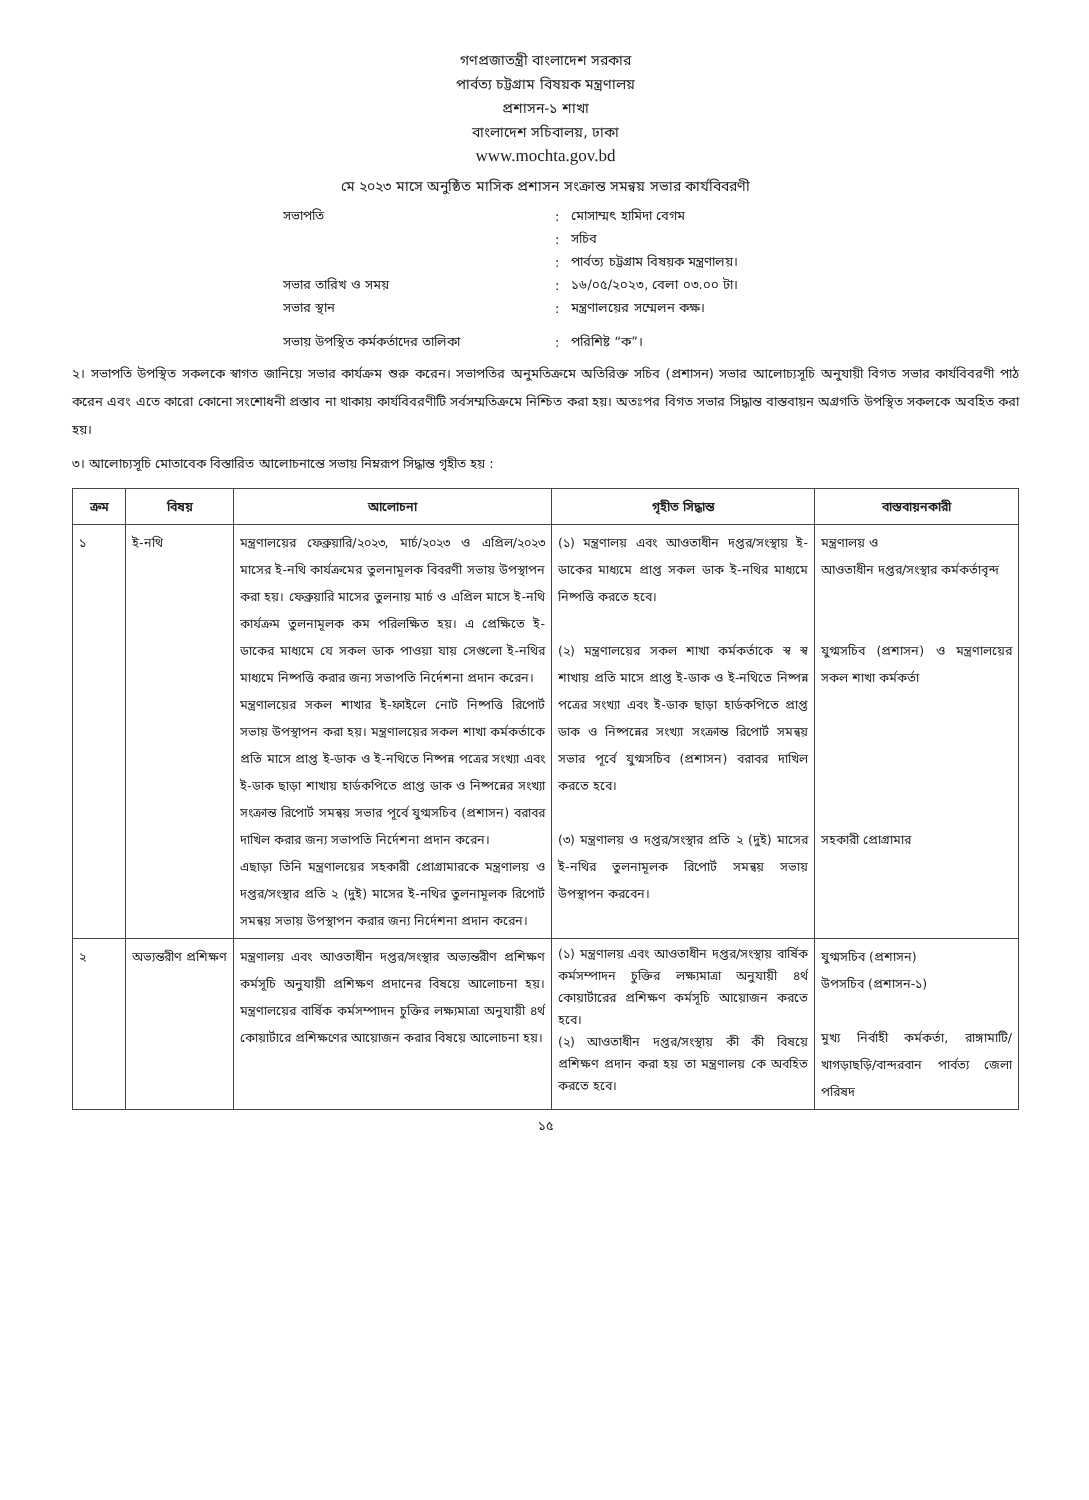গণপ্রজাতন্ত্রী বাংলাদেশ সরকার
পার্বত্য চট্টগ্রাম বিষয়ক মন্ত্রণালয়
প্রশাসন-১ শাখা
বাংলাদেশ সচিবালয়, ঢাকা
www.mochta.gov.bd
মে ২০২৩ মাসে অনুষ্ঠিত মাসিক প্রশাসন সংক্রান্ত সমন্বয় সভার কার্যবিবরণী
| সভাপতি | : | মোসাম্মৎ হামিদা বেগম |
| | : | সচিব |
| | : | পার্বত্য চট্টগ্রাম বিষয়ক মন্ত্রণালয়। |
| সভার তারিখ ও সময় | : | ১৬/০৫/২০২৩, বেলা ০৩.০০ টা। |
| সভার স্থান | : | মন্ত্রণালয়ের সম্মেলন কক্ষ। |
| সভায় উপস্থিত কর্মকর্তাদের তালিকা | : | পরিশিষ্ট “ক”। |
২। সভাপতি উপস্থিত সকলকে স্বাগত জানিয়ে সভার কার্যক্রম শুরু করেন। সভাপতির অনুমতিক্রমে অতিরিক্ত সচিব (প্রশাসন) সভার আলোচ্যসূচি অনুযায়ী বিগত সভার কার্যবিবরণী পাঠ করেন এবং এতে কারো কোনো সংশোধনী প্রস্তাব না থাকায় কার্যবিবরণীটি সর্বসম্মতিক্রমে নিশ্চিত করা হয়। অতঃপর বিগত সভার সিদ্ধান্ত বাস্তবায়ন অগ্রগতি উপস্থিত সকলকে অবহিত করা হয়।
৩। আলোচ্যসূচি মোতাবেক বিস্তারিত আলোচনান্তে সভায় নিম্নরূপ সিদ্ধান্ত গৃহীত হয় :
| ক্রম | বিষয় | আলোচনা | গৃহীত সিদ্ধান্ত | বাস্তবায়নকারী |
| --- | --- | --- | --- | --- |
| ১ | ই-নথি | মন্ত্রণালয়ের ফেব্রুয়ারি/২০২৩, মার্চ/২০২৩ ও এপ্রিল/২০২৩ মাসের ই-নথি কার্যক্রমের তুলনামূলক বিবরণী সভায় উপস্থাপন করা হয়। ফেব্রুয়ারি মাসের তুলনায় মার্চ ও এপ্রিল মাসে ই-নথি কার্যক্রম তুলনামূলক কম পরিলক্ষিত হয়। এ প্রেক্ষিতে ই-ডাকের মাধ্যমে যে সকল ডাক পাওয়া যায় সেগুলো ই-নথির মাধ্যমে নিষ্পত্তি করার জন্য সভাপতি নির্দেশনা প্রদান করেন। মন্ত্রণালয়ের সকল শাখার ই-ফাইলে নোট নিষ্পত্তি রিপোর্ট সভায় উপস্থাপন করা হয়। মন্ত্রণালয়ের সকল শাখা কর্মকর্তাকে প্রতি মাসে প্রাপ্ত ই-ডাক ও ই-নথিতে নিষ্পন্ন পত্রের সংখ্যা এবং ই-ডাক ছাড়া শাখায় হার্ডকপিতে প্রাপ্ত ডাক ও নিষ্পন্নের সংখ্যা সংক্রান্ত রিপোর্ট সমন্বয় সভার পূর্বে যুগ্মসচিব (প্রশাসন) বরাবর দাখিল করার জন্য সভাপতি নির্দেশনা প্রদান করেন। এছাড়া তিনি মন্ত্রণালয়ের সহকারী প্রোগ্রামারকে মন্ত্রণালয় ও দপ্তর/সংস্থার প্রতি ২ (দুই) মাসের ই-নথির তুলনামূলক রিপোর্ট সমন্বয় সভায় উপস্থাপন করার জন্য নির্দেশনা প্রদান করেন। | (১) মন্ত্রণালয় এবং আওতাধীন দপ্তর/সংস্থায় ই-ডাকের মাধ্যমে প্রাপ্ত সকল ডাক ই-নথির মাধ্যমে নিষ্পত্তি করতে হবে। (২) মন্ত্রণালয়ের সকল শাখা কর্মকর্তাকে স্ব স্ব শাখায় প্রতি মাসে প্রাপ্ত ই-ডাক ও ই-নথিতে নিষ্পন্ন পত্রের সংখ্যা এবং ই-ডাক ছাড়া হার্ডকপিতে প্রাপ্ত ডাক ও নিষ্পন্নের সংখ্যা সংক্রান্ত রিপোর্ট সমন্বয় সভার পূর্বে যুগ্মসচিব (প্রশাসন) বরাবর দাখিল করতে হবে। (৩) মন্ত্রণালয় ও দপ্তর/সংস্থার প্রতি ২ (দুই) মাসের ই-নথির তুলনামূলক রিপোর্ট সমন্বয় সভায় উপস্থাপন করবেন। | মন্ত্রণালয় ও আওতাধীন দপ্তর/সংস্থার কর্মকর্তাবৃন্দ যুগ্মসচিব (প্রশাসন) ও মন্ত্রণালয়ের সকল শাখা কর্মকর্তা সহকারী প্রোগ্রামার |
| ২ | অভ্যন্তরীণ প্রশিক্ষণ | মন্ত্রণালয় এবং আওতাধীন দপ্তর/সংস্থার অভ্যন্তরীণ প্রশিক্ষণ কর্মসূচি অনুযায়ী প্রশিক্ষণ প্রদানের বিষয়ে আলোচনা হয়। মন্ত্রণালয়ের বার্ষিক কর্মসম্পাদন চুক্তির লক্ষ্যমাত্রা অনুযায়ী ৪র্থ কোয়ার্টারে প্রশিক্ষণের আয়োজন করার বিষয়ে আলোচনা হয়। | (১) মন্ত্রণালয় এবং আওতাধীন দপ্তর/সংস্থায় বার্ষিক কর্মসম্পাদন চুক্তির লক্ষ্যমাত্রা অনুযায়ী ৪র্থ কোয়ার্টারের প্রশিক্ষণ কর্মসূচি আয়োজন করতে হবে। (২) আওতাধীন দপ্তর/সংস্থায় কী কী বিষয়ে প্রশিক্ষণ প্রদান করা হয় তা মন্ত্রণালয় কে অবহিত করতে হবে। | যুগ্মসচিব (প্রশাসন) উপসচিব (প্রশাসন-১) মুখ্য নির্বাহী কর্মকর্তা, রাঙ্গামাটি/খাগড়াছড়ি/বান্দরবান পার্বত্য জেলা পরিষদ |
১৫